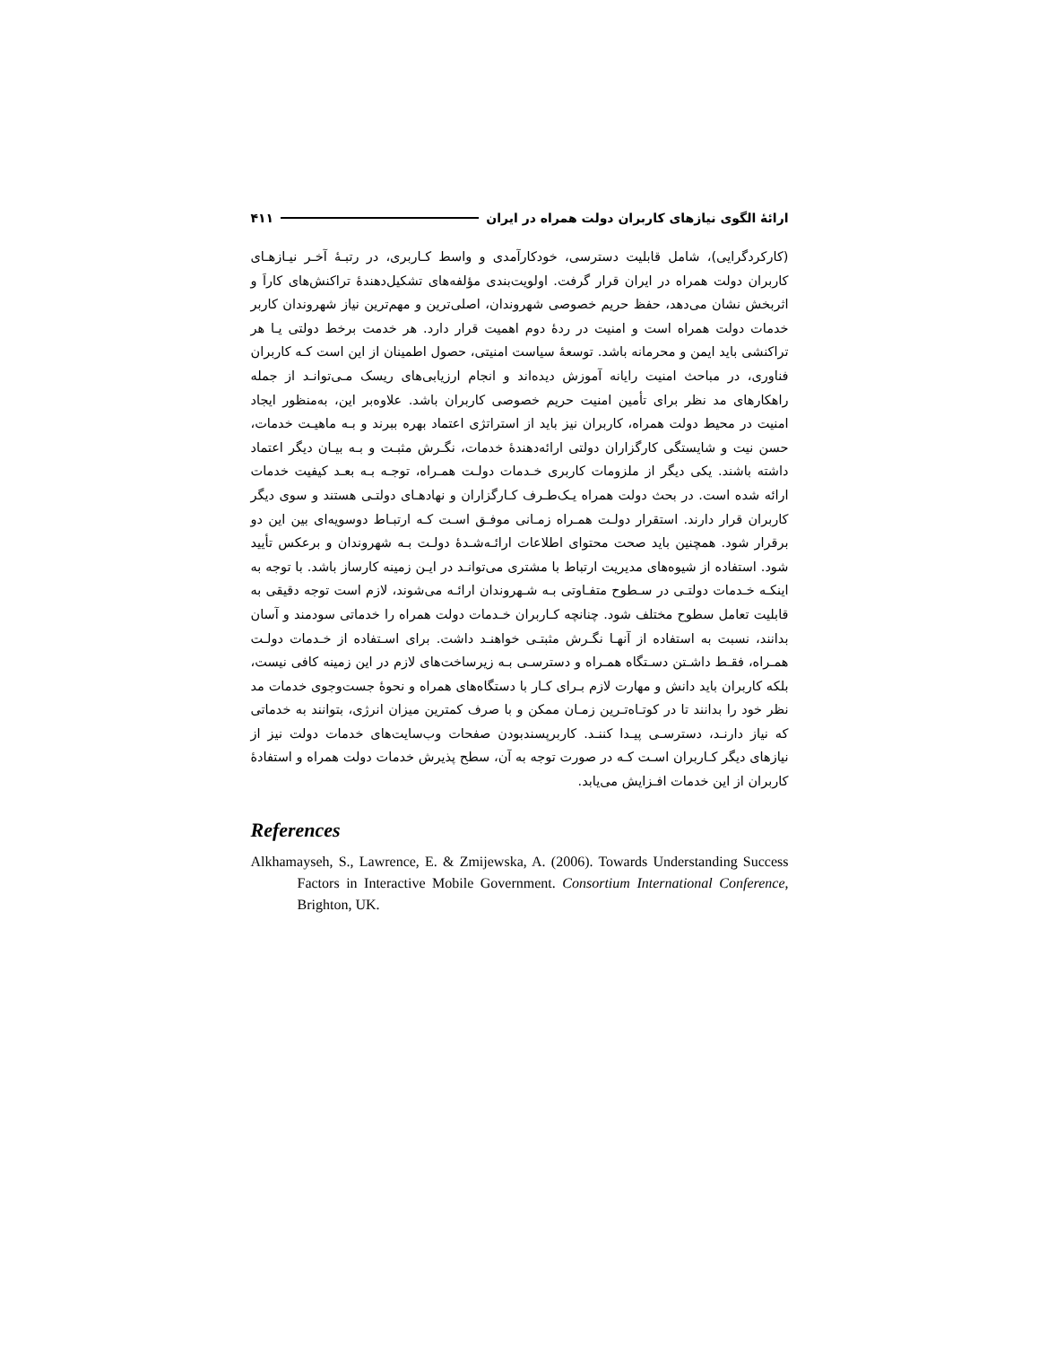ارائهٔ الگوی نیازهای کاربران دولت همراه در ایران ۴۱۱
(کارکردگرایی)، شامل قابلیت دسترسی، خودکارآمدی و واسط کـاربری، در رتبـهٔ آخـر نیـازهـای کاربران دولت همراه در ایران قرار گرفت. اولویت‌بندی مؤلفه‌های تشکیل‌دهندهٔ تراکنش‌های کاراَ و اثربخش نشان می‌دهد، حفظ حریم خصوصی شهروندان، اصلی‌ترین و مهم‌ترین نیاز شهروندان کاربر خدمات دولت همراه است و امنیت در ردهٔ دوم اهمیت قرار دارد. هر خدمت برخط دولتی یـا هر تراکنشی باید ایمن و محرمانه باشد. توسعهٔ سیاست امنیتی، حصول اطمینان از این است کـه کاربران فناوری، در مباحث امنیت رایانه آموزش دیده‌اند و انجام ارزیابی‌های ریسک مـی‌توانـد از جمله راهکارهای مد نظر برای تأمین امنیت حریم خصوصی کاربران باشد. علاوه‌بر این، به‌منظور ایجاد امنیت در محیط دولت همراه، کاربران نیز باید از استراتژی اعتماد بهره ببرند و بـه ماهیـت خدمات، حسن نیت و شایستگی کارگزاران دولتی ارائه‌دهندهٔ خدمات، نگـرش مثبـت و بـه بیـان دیگر اعتماد داشته باشند. یکی دیگر از ملزومات کاربری خـدمات دولـت همـراه، توجـه بـه بعـد کیفیت خدمات ارائه شده است. در بحث دولت همراه یـک‌طـرف کـارگزاران و نهادهـای دولتـی هستند و سوی دیگر کاربران قرار دارند. استقرار دولـت همـراه زمـانی موفـق اسـت کـه ارتبـاط دوسویه‌ای بین این دو برقرار شود. همچنین باید صحت محتوای اطلاعات ارائـه‌شـدهٔ دولـت بـه شهروندان و برعکس تأیید شود. استفاده از شیوه‌های مدیریت ارتباط با مشتری می‌توانـد در ایـن زمینه کارساز باشد. با توجه به اینکـه خـدمات دولتـی در سـطوح متفـاوتی بـه شـهروندان ارائـه می‌شوند، لازم است توجه دقیقی به قابلیت تعامل سطوح مختلف شود. چنانچه کـاربران خـدمات دولت همراه را خدماتی سودمند و آسان بدانند، نسبت به استفاده از آنهـا نگـرش مثبتـی خواهنـد داشت. برای اسـتفاده از خـدمات دولـت همـراه، فقـط داشـتن دسـتگاه همـراه و دسترسـی بـه زیرساخت‌های لازم در این زمینه کافی نیست، بلکه کاربران باید دانش و مهارت لازم بـرای کـار با دستگاه‌های همراه و نحوهٔ جست‌وجوی خدمات مد نظر خود را بدانند تا در کوتـاه‌تـرین زمـان ممکن و با صرف کمترین میزان انرژی، بتوانند به خدماتی که نیاز دارنـد، دسترسـی پیـدا کننـد. کاربرپسندبودن صفحات وب‌سایت‌های خدمات دولت نیز از نیازهای دیگر کـاربران اسـت کـه در صورت توجه به آن، سطح پذیرش خدمات دولت همراه و استفادهٔ کاربران از این خدمات افـزایش می‌یابد.
References
Alkhamayseh, S., Lawrence, E. & Zmijewska, A. (2006). Towards Understanding Success Factors in Interactive Mobile Government. Consortium International Conference, Brighton, UK.